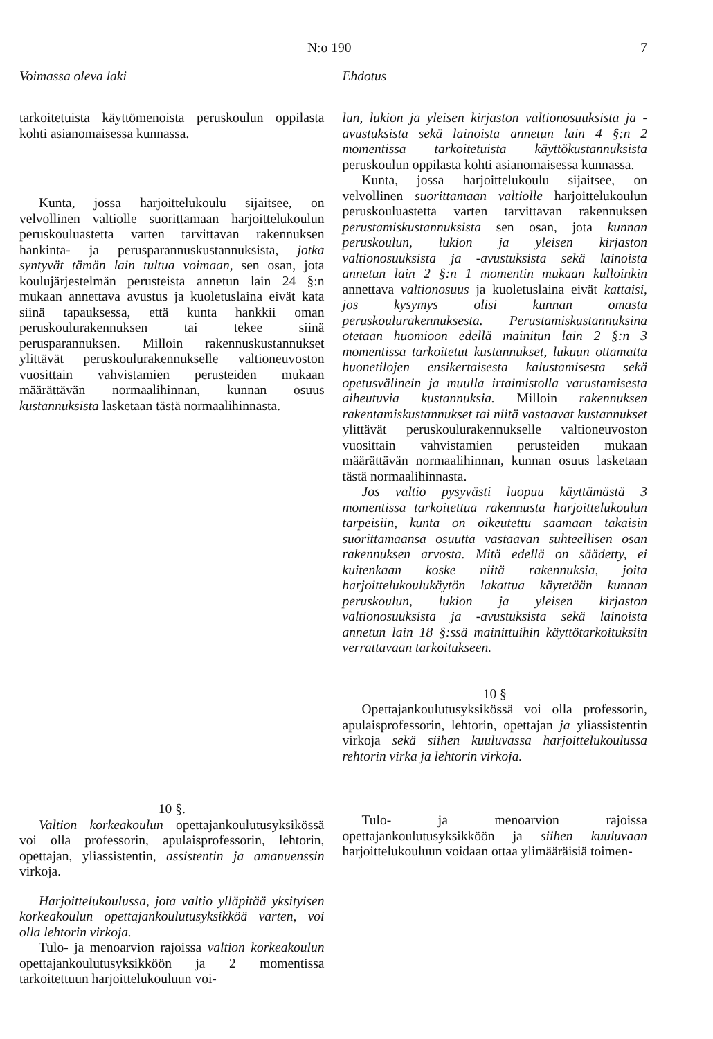N:o 190 7
Voimassa oleva laki
tarkoitetuista käyttömenoista peruskoulun oppilasta kohti asianomaisessa kunnassa.
Kunta, jossa harjoittelukoulu sijaitsee, on velvollinen valtiolle suorittamaan harjoittelukoulun peruskouluastetta varten tarvittavan rakennuksen hankinta- ja perusparannuskustannuksista, jotka syntyvät tämän lain tultua voimaan, sen osan, jota koulujärjestelmän perusteista annetun lain 24 §:n mukaan annettava avustus ja kuoletuslaina eivät kata siinä tapauksessa, että kunta hankkii oman peruskoulurakennuksen tai tekee siinä perusparannuksen. Milloin rakennuskustannukset ylittävät peruskoulurakennukselle valtioneuvoston vuosittain vahvistamien perusteiden mukaan määrättävän normaalihinnan, kunnan osuus kustannuksista lasketaan tästä normaalihinnasta.
10 §.
Valtion korkeakoulun opettajankoulutusyksikössä voi olla professorin, apulaisprofessorin, lehtorin, opettajan, yliassistentin, assistentin ja amanuenssin virkoja.
Harjoittelukoulussa, jota valtio ylläpitää yksityisen korkeakoulun opettajankoulutusyksikköä varten, voi olla lehtorin virkoja.
Tulo- ja menoarvion rajoissa valtion korkeakoulun opettajankoulutusyksikköön ja 2 momentissa tarkoitettuun harjoittelukouluun voi-
Ehdotus
lun, lukion ja yleisen kirjaston valtionosuuksista ja -avustuksista sekä lainoista annetun lain 4 §:n 2 momentissa tarkoitetuista käyttökustannuksista peruskoulun oppilasta kohti asianomaisessa kunnassa.
Kunta, jossa harjoittelukoulu sijaitsee, on velvollinen suorittamaan valtiolle harjoittelukoulun peruskouluastetta varten tarvittavan rakennuksen perustamiskustannuksista sen osan, jota kunnan peruskoulun, lukion ja yleisen kirjaston valtionosuuksista ja -avustuksista sekä lainoista annetun lain 2 §:n 1 momentin mukaan kulloinkin annettava valtionosuus ja kuoletuslaina eivät kattaisi, jos kysymys olisi kunnan omasta peruskoulurakennuksesta. Perustamiskustannuksina otetaan huomioon edellä mainitun lain 2 §:n 3 momentissa tarkoitetut kustannukset, lukuun ottamatta huonetilojen ensikertaisesta kalustamisesta sekä opetusvälinein ja muulla irtaimistolla varustamisesta aiheutuvia kustannuksia. Milloin rakennuksen rakentamiskustannukset tai niitä vastaavat kustannukset ylittävät peruskoulurakennukselle valtioneuvoston vuosittain vahvistamien perusteiden mukaan määrättävän normaalihinnan, kunnan osuus lasketaan tästä normaalihinnasta.
Jos valtio pysyvästi luopuu käyttämästä 3 momentissa tarkoitettua rakennusta harjoittelukoulun tarpeisiin, kunta on oikeutettu saamaan takaisin suorittamaansa osuutta vastaavan suhteellisen osan rakennuksen arvosta. Mitä edellä on säädetty, ei kuitenkaan koske niitä rakennuksia, joita harjoittelukoulukäytön lakattua käytetään kunnan peruskoulun, lukion ja yleisen kirjaston valtionosuuksista ja -avustuksista sekä lainoista annetun lain 18 §:ssä mainittuihin käyttötarkoituksiin verrattavaan tarkoitukseen.
10 §
Opettajankoulutusyksikössä voi olla professorin, apulaisprofessorin, lehtorin, opettajan ja yliassistentin virkoja sekä siihen kuuluvassa harjoittelukoulussa rehtorin virka ja lehtorin virkoja.
Tulo- ja menoarvion rajoissa opettajankoulutusyksikköön ja siihen kuuluvaan harjoittelukouluun voidaan ottaa ylimääräisiä toimen-